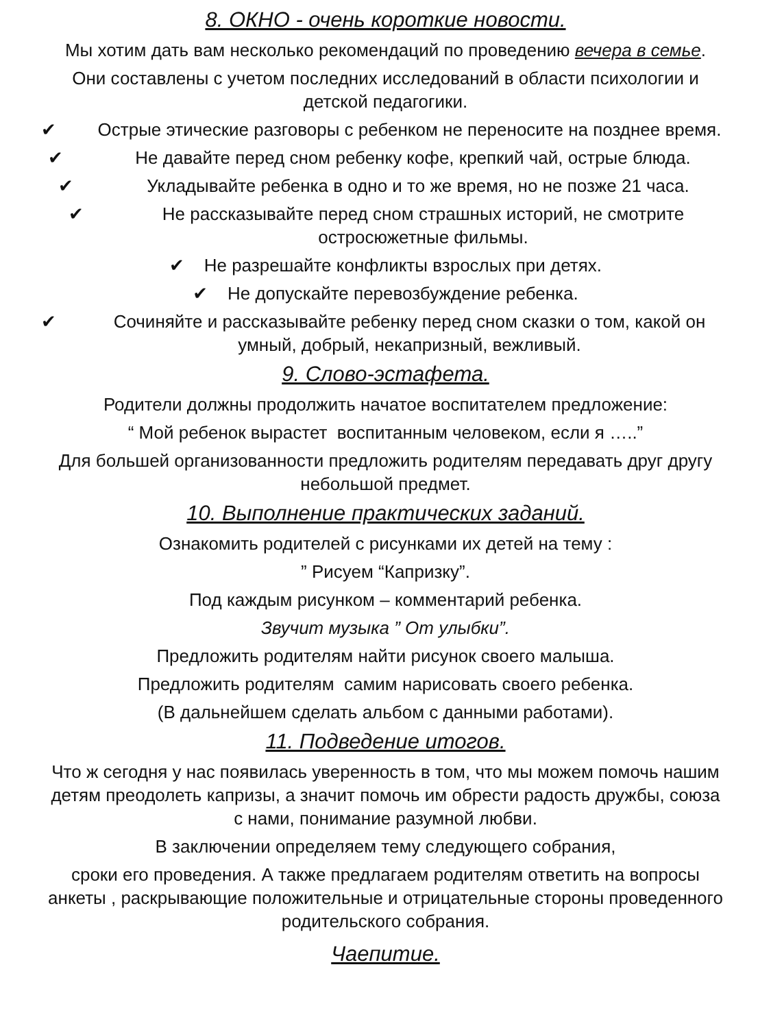8. ОКНО - очень короткие новости.
Мы хотим дать вам несколько рекомендаций по проведению вечера в семье.
Они составлены с учетом последних исследований в области психологии и детской педагогики.
✔ Острые этические разговоры с ребенком не переносите на позднее время.
✔ Не давайте перед сном ребенку кофе, крепкий чай, острые блюда.
✔ Укладывайте ребенка в одно и то же время, но не позже 21 часа.
✔ Не рассказывайте перед сном страшных историй, не смотрите остросюжетные фильмы.
✔ Не разрешайте конфликты взрослых при детях.
✔ Не допускайте перевозбуждение ребенка.
✔ Сочиняйте и рассказывайте ребенку перед сном сказки о том, какой он умный, добрый, некапризный, вежливый.
9. Слово-эстафета.
Родители должны продолжить начатое воспитателем предложение:
“ Мой ребенок вырастет воспитанным человеком, если я …..”
Для большей организованности предложить родителям передавать друг другу небольшой предмет.
10. Выполнение практических заданий.
Ознакомить родителей с рисунками их детей на тему :
” Рисуем “Капризку”.
Под каждым рисунком – комментарий ребенка.
Звучит музыка ” От улыбки”.
Предложить родителям найти рисунок своего малыша.
Предложить родителям самим нарисовать своего ребенка.
(В дальнейшем сделать альбом с данными работами).
11. Подведение итогов.
Что ж сегодня у нас появилась уверенность в том, что мы можем помочь нашим детям преодолеть капризы, а значит помочь им обрести радость дружбы, союза с нами, понимание разумной любви.
В заключении определяем тему следующего собрания,
сроки его проведения. А также предлагаем родителям ответить на вопросы анкеты , раскрывающие положительные и отрицательные стороны проведенного родительского собрания.
Чаепитие.